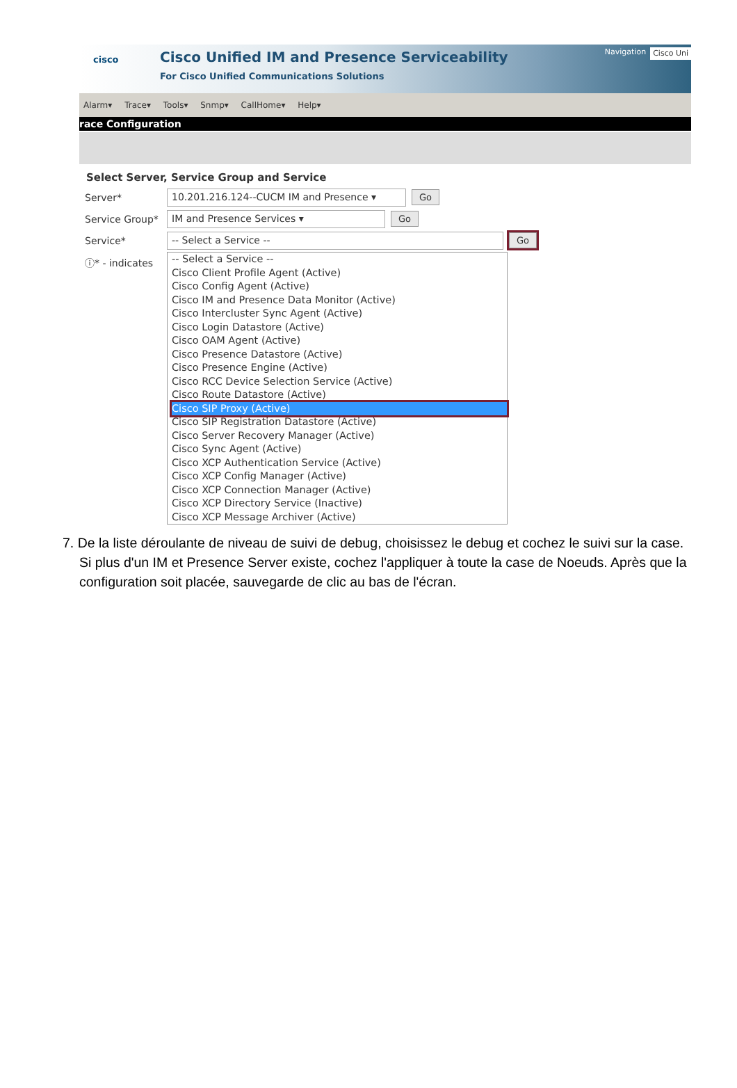cisco
Cisco Unified IM and Presence Serviceability
For Cisco Unified Communications Solutions
Navigation Cisco Uni
Alarm▾ Trace▾ Tools▾ Snmp▾ CallHome▾ Help▾
race Configuration
Select Server, Service Group and Service
Server* 10.201.216.124--CUCM IM and Presence ▾ Go
Service Group* IM and Presence Services ▾ Go
Service* -- Select a Service -- Go
ⓘ* - indicates
-- Select a Service --
Cisco Client Profile Agent (Active)
Cisco Config Agent (Active)
Cisco IM and Presence Data Monitor (Active)
Cisco Intercluster Sync Agent (Active)
Cisco Login Datastore (Active)
Cisco OAM Agent (Active)
Cisco Presence Datastore (Active)
Cisco Presence Engine (Active)
Cisco RCC Device Selection Service (Active)
Cisco Route Datastore (Active)
Cisco SIP Proxy (Active)
Cisco SIP Registration Datastore (Active)
Cisco Server Recovery Manager (Active)
Cisco Sync Agent (Active)
Cisco XCP Authentication Service (Active)
Cisco XCP Config Manager (Active)
Cisco XCP Connection Manager (Active)
Cisco XCP Directory Service (Inactive)
Cisco XCP Message Archiver (Active)
7. De la liste déroulante de niveau de suivi de debug, choisissez le debug et cochez le suivi sur la case. Si plus d'un IM et Presence Server existe, cochez l'appliquer à toute la case de Noeuds. Après que la configuration soit placée, sauvegarde de clic au bas de l'écran.